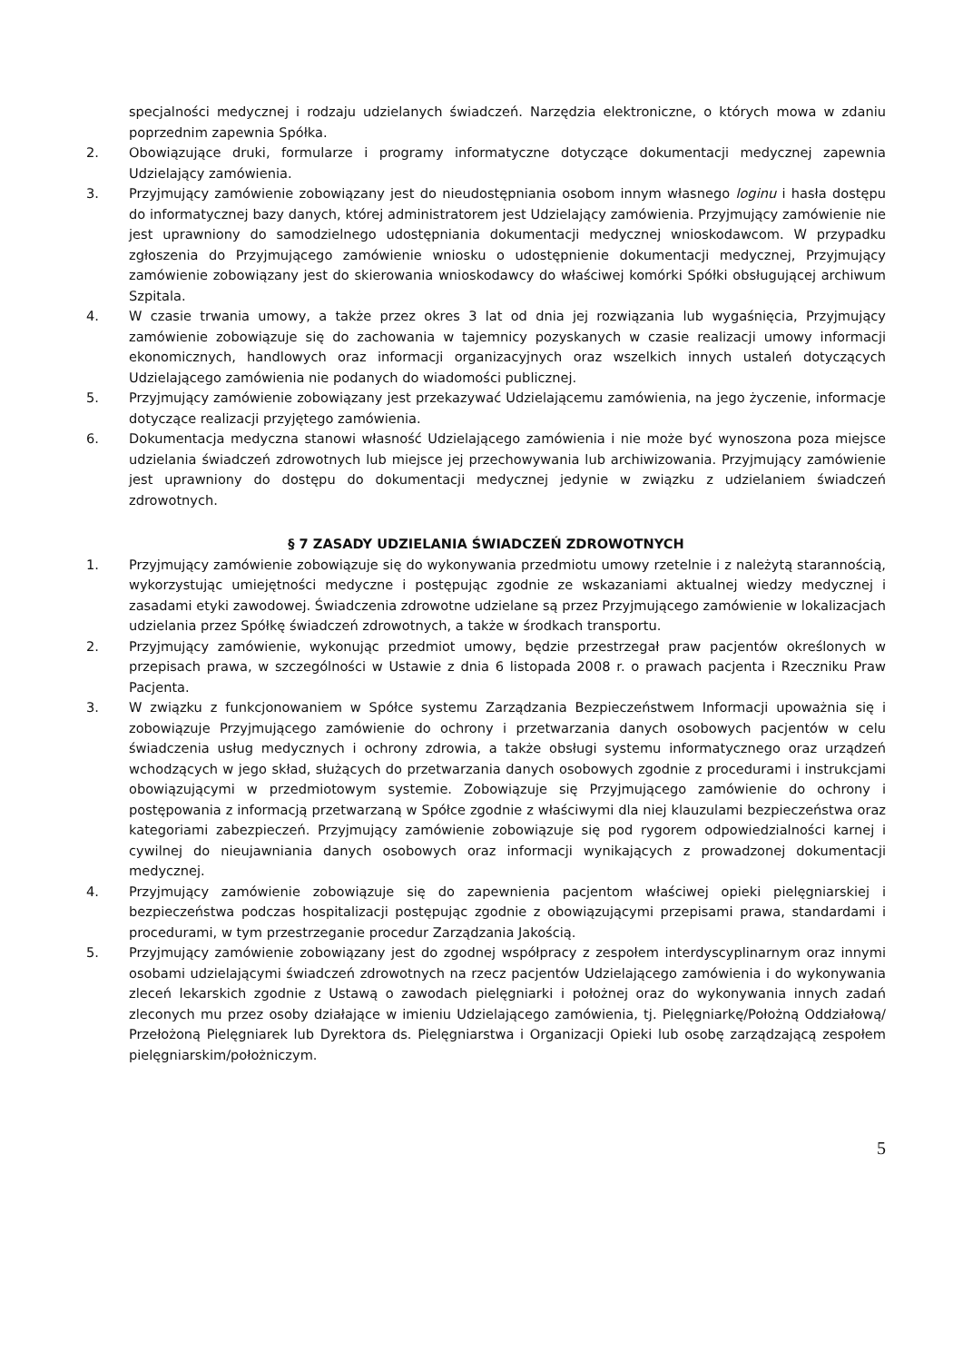specjalności medycznej i rodzaju udzielanych świadczeń. Narzędzia elektroniczne, o których mowa w zdaniu poprzednim zapewnia Spółka.
2. Obowiązujące druki, formularze i programy informatyczne dotyczące dokumentacji medycznej zapewnia Udzielający zamówienia.
3. Przyjmujący zamówienie zobowiązany jest do nieudostępniania osobom innym własnego loginu i hasła dostępu do informatycznej bazy danych, której administratorem jest Udzielający zamówienia. Przyjmujący zamówienie nie jest uprawniony do samodzielnego udostępniania dokumentacji medycznej wnioskodawcom. W przypadku zgłoszenia do Przyjmującego zamówienie wniosku o udostępnienie dokumentacji medycznej, Przyjmujący zamówienie zobowiązany jest do skierowania wnioskodawcy do właściwej komórki Spółki obsługującej archiwum Szpitala.
4. W czasie trwania umowy, a także przez okres 3 lat od dnia jej rozwiązania lub wygaśnięcia, Przyjmujący zamówienie zobowiązuje się do zachowania w tajemnicy pozyskanych w czasie realizacji umowy informacji ekonomicznych, handlowych oraz informacji organizacyjnych oraz wszelkich innych ustaleń dotyczących Udzielającego zamówienia nie podanych do wiadomości publicznej.
5. Przyjmujący zamówienie zobowiązany jest przekazywać Udzielającemu zamówienia, na jego życzenie, informacje dotyczące realizacji przyjętego zamówienia.
6. Dokumentacja medyczna stanowi własność Udzielającego zamówienia i nie może być wynoszona poza miejsce udzielania świadczeń zdrowotnych lub miejsce jej przechowywania lub archiwizowania. Przyjmujący zamówienie jest uprawniony do dostępu do dokumentacji medycznej jedynie w związku z udzielaniem świadczeń zdrowotnych.
§ 7 ZASADY UDZIELANIA ŚWIADCZEŃ ZDROWOTNYCH
1. Przyjmujący zamówienie zobowiązuje się do wykonywania przedmiotu umowy rzetelnie i z należytą starannością, wykorzystując umiejętności medyczne i postępując zgodnie ze wskazaniami aktualnej wiedzy medycznej i zasadami etyki zawodowej. Świadczenia zdrowotne udzielane są przez Przyjmującego zamówienie w lokalizacjach udzielania przez Spółkę świadczeń zdrowotnych, a także w środkach transportu.
2. Przyjmujący zamówienie, wykonując przedmiot umowy, będzie przestrzegał praw pacjentów określonych w przepisach prawa, w szczególności w Ustawie z dnia 6 listopada 2008 r. o prawach pacjenta i Rzeczniku Praw Pacjenta.
3. W związku z funkcjonowaniem w Spółce systemu Zarządzania Bezpieczeństwem Informacji upoważnia się i zobowiązuje Przyjmującego zamówienie do ochrony i przetwarzania danych osobowych pacjentów w celu świadczenia usług medycznych i ochrony zdrowia, a także obsługi systemu informatycznego oraz urządzeń wchodzących w jego skład, służących do przetwarzania danych osobowych zgodnie z procedurami i instrukcjami obowiązującymi w przedmiotowym systemie. Zobowiązuje się Przyjmującego zamówienie do ochrony i postępowania z informacją przetwarzaną w Spółce zgodnie z właściwymi dla niej klauzulami bezpieczeństwa oraz kategoriami zabezpieczeń. Przyjmujący zamówienie zobowiązuje się pod rygorem odpowiedzialności karnej i cywilnej do nieujawniania danych osobowych oraz informacji wynikających z prowadzonej dokumentacji medycznej.
4. Przyjmujący zamówienie zobowiązuje się do zapewnienia pacjentom właściwej opieki pielęgniarskiej i bezpieczeństwa podczas hospitalizacji postępując zgodnie z obowiązującymi przepisami prawa, standardami i procedurami, w tym przestrzeganie procedur Zarządzania Jakością.
5. Przyjmujący zamówienie zobowiązany jest do zgodnej współpracy z zespołem interdyscyplinarnym oraz innymi osobami udzielającymi świadczeń zdrowotnych na rzecz pacjentów Udzielającego zamówienia i do wykonywania zleceń lekarskich zgodnie z Ustawą o zawodach pielęgniarki i położnej oraz do wykonywania innych zadań zleconych mu przez osoby działające w imieniu Udzielającego zamówienia, tj. Pielęgniarkę/Położną Oddziałową/ Przełożoną Pielęgniarek lub Dyrektora ds. Pielęgniarstwa i Organizacji Opieki lub osobę zarządzającą zespołem pielęgniarskim/położniczym.
5